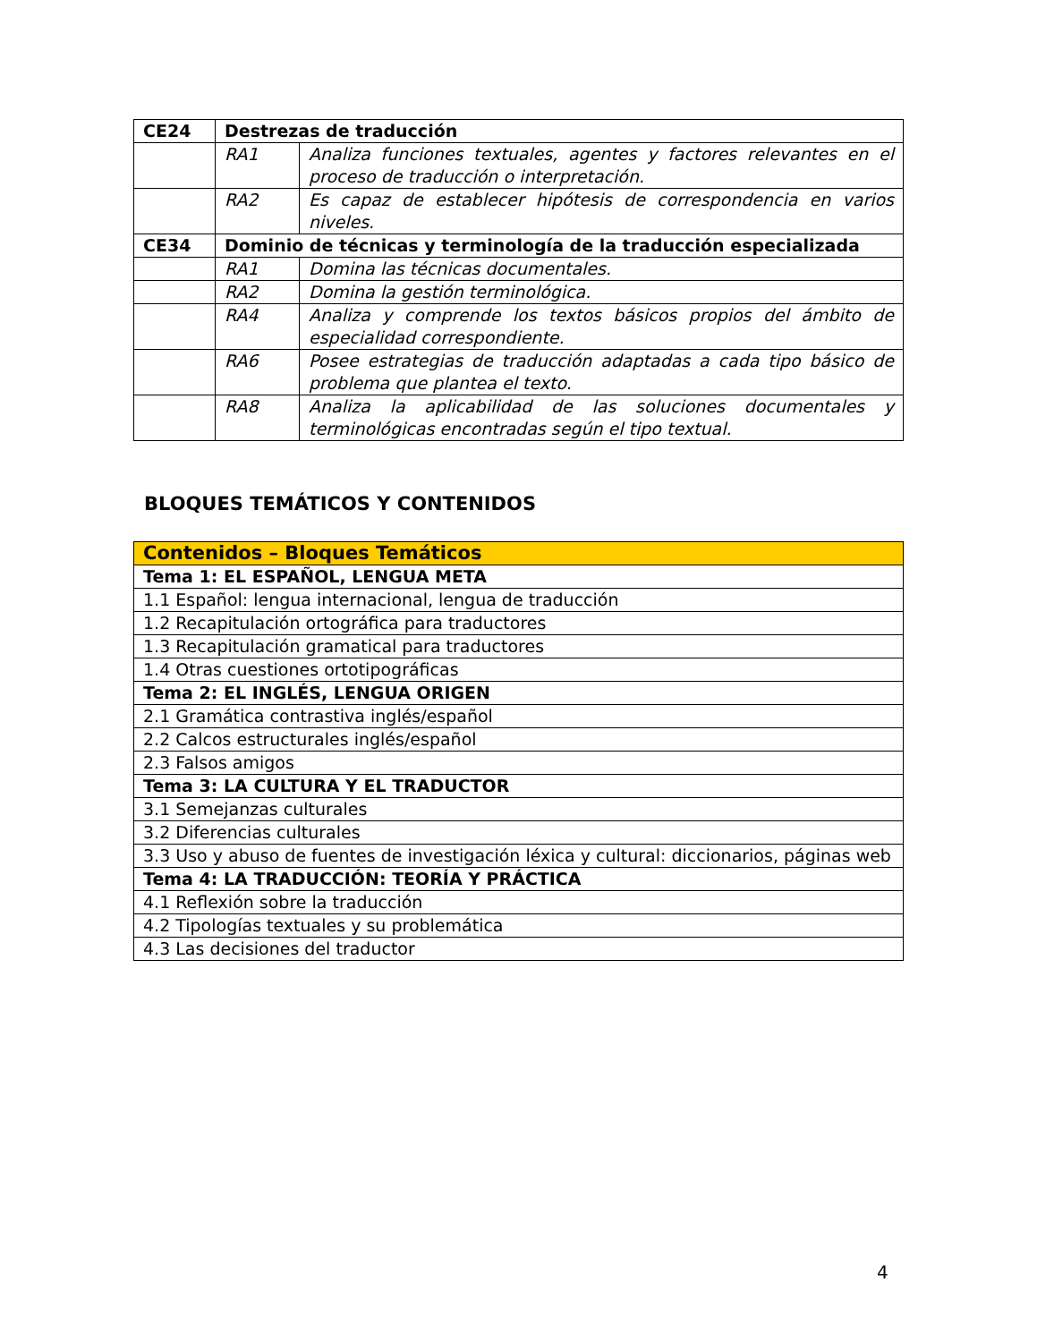| CE24 | Destrezas de traducción | |
| | RA1 | Analiza funciones textuales, agentes y factores relevantes en el proceso de traducción o interpretación. |
| | RA2 | Es capaz de establecer hipótesis de correspondencia en varios niveles. |
| CE34 | Dominio de técnicas y terminología de la traducción especializada | |
| | RA1 | Domina las técnicas documentales. |
| | RA2 | Domina la gestión terminológica. |
| | RA4 | Analiza y comprende los textos básicos propios del ámbito de especialidad correspondiente. |
| | RA6 | Posee estrategias de traducción adaptadas a cada tipo básico de problema que plantea el texto. |
| | RA8 | Analiza la aplicabilidad de las soluciones documentales y terminológicas encontradas según el tipo textual. |
BLOQUES TEMÁTICOS Y CONTENIDOS
| Contenidos – Bloques Temáticos |
| Tema 1: EL ESPAÑOL, LENGUA META |
| 1.1 Español: lengua internacional, lengua de traducción |
| 1.2 Recapitulación ortográfica para traductores |
| 1.3 Recapitulación gramatical para traductores |
| 1.4 Otras cuestiones ortotipográficas |
| Tema 2: EL INGLÉS, LENGUA ORIGEN |
| 2.1 Gramática contrastiva inglés/español |
| 2.2 Calcos estructurales inglés/español |
| 2.3 Falsos amigos |
| Tema 3: LA CULTURA Y EL TRADUCTOR |
| 3.1 Semejanzas culturales |
| 3.2 Diferencias culturales |
| 3.3 Uso y abuso de fuentes de investigación léxica y cultural: diccionarios, páginas web |
| Tema 4: LA TRADUCCIÓN: TEORÍA Y PRÁCTICA |
| 4.1 Reflexión sobre la traducción |
| 4.2 Tipologías textuales y su problemática |
| 4.3 Las decisiones del traductor |
4